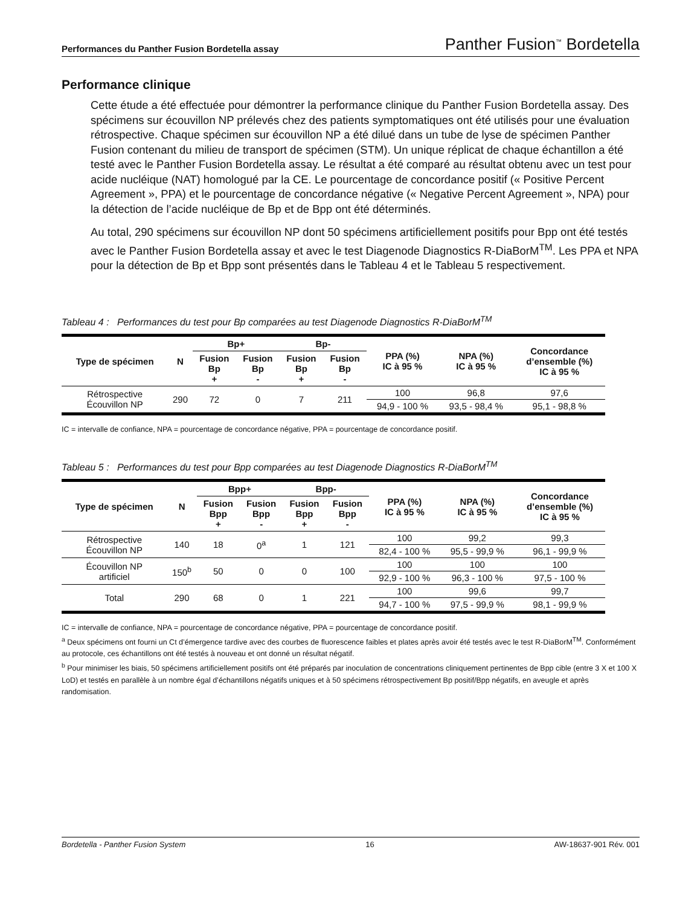Performances du Panther Fusion Bordetella assay Panther Fusion<sup>™</sup> Bordetella
Performance clinique
Cette étude a été effectuée pour démontrer la performance clinique du Panther Fusion Bordetella assay. Des spécimens sur écouvillon NP prélevés chez des patients symptomatiques ont été utilisés pour une évaluation rétrospective. Chaque spécimen sur écouvillon NP a été dilué dans un tube de lyse de spécimen Panther Fusion contenant du milieu de transport de spécimen (STM). Un unique réplicat de chaque échantillon a été testé avec le Panther Fusion Bordetella assay. Le résultat a été comparé au résultat obtenu avec un test pour acide nucléique (NAT) homologué par la CE. Le pourcentage de concordance positif (« Positive Percent Agreement », PPA) et le pourcentage de concordance négative (« Negative Percent Agreement », NPA) pour la détection de l’acide nucléique de Bp et de Bpp ont été déterminés.
Au total, 290 spécimens sur écouvillon NP dont 50 spécimens artificiellement positifs pour Bpp ont été testés avec le Panther Fusion Bordetella assay et avec le test Diagenode Diagnostics R-DiaBorM<sup>TM</sup>. Les PPA et NPA pour la détection de Bp et Bpp sont présentés dans le Tableau 4 et le Tableau 5 respectivement.
Tableau 4 : Performances du test pour Bp comparées au test Diagenode Diagnostics R-DiaBorM<sup>TM</sup>
| Type de spécimen | N | Bp+ | | Bp- | | PPA (%) IC à 95 % | NPA (%) IC à 95 % | Concordance d’ensemble (%) IC à 95 % |
| --- | --- | --- | --- | --- | --- | --- | --- | --- |
| | | Fusion Bp + | Fusion Bp - | Fusion Bp + | Fusion Bp - | | | |
| Rétrospective Écouvillon NP | 290 | 72 | 0 | 7 | 211 | 100 | 96,8 | 97,6 |
| | | | | | | 94,9 - 100 % | 93,5 - 98,4 % | 95,1 - 98,8 % |
IC = intervalle de confiance, NPA = pourcentage de concordance négative, PPA = pourcentage de concordance positif.
Tableau 5 : Performances du test pour Bpp comparées au test Diagenode Diagnostics R-DiaBorM<sup>TM</sup>
| Type de spécimen | N | Bpp+ | | Bpp- | | PPA (%) IC à 95 % | NPA (%) IC à 95 % | Concordance d’ensemble (%) IC à 95 % |
| --- | --- | --- | --- | --- | --- | --- | --- | --- |
| | | Fusion Bpp + | Fusion Bpp - | Fusion Bpp + | Fusion Bpp - | | | |
| Rétrospective Écouvillon NP | 140 | 18 | 0<sup>a</sup> | 1 | 121 | 100 | 99,2 | 99,3 |
| | | | | | | 82,4 - 100 % | 95,5 - 99,9 % | 96,1 - 99,9 % |
| Écouvillon NP artificiel | 150<sup>b</sup> | 50 | 0 | 0 | 100 | 100 | 100 | 100 |
| | | | | | | 92,9 - 100 % | 96,3 - 100 % | 97,5 - 100 % |
| Total | 290 | 68 | 0 | 1 | 221 | 100 | 99,6 | 99,7 |
| | | | | | | 94,7 - 100 % | 97,5 - 99,9 % | 98,1 - 99,9 % |
IC = intervalle de confiance, NPA = pourcentage de concordance négative, PPA = pourcentage de concordance positif.
<sup>a</sup> Deux spécimens ont fourni un Ct d’émergence tardive avec des courbes de fluorescence faibles et plates après avoir été testés avec le test R-DiaBorM<sup>TM</sup>. Conformément au protocole, ces échantillons ont été testés à nouveau et ont donné un résultat négatif.
<sup>b</sup> Pour minimiser les biais, 50 spécimens artificiellement positifs ont été préparés par inoculation de concentrations cliniquement pertinentes de Bpp cible (entre 3 X et 100 X LoD) et testés en parallèle à un nombre égal d’échantillons négatifs uniques et à 50 spécimens rétrospectivement Bp positif/Bpp négatifs, en aveugle et après randomisation.
Bordetella - Panther Fusion System 16 AW-18637-901 Rév. 001